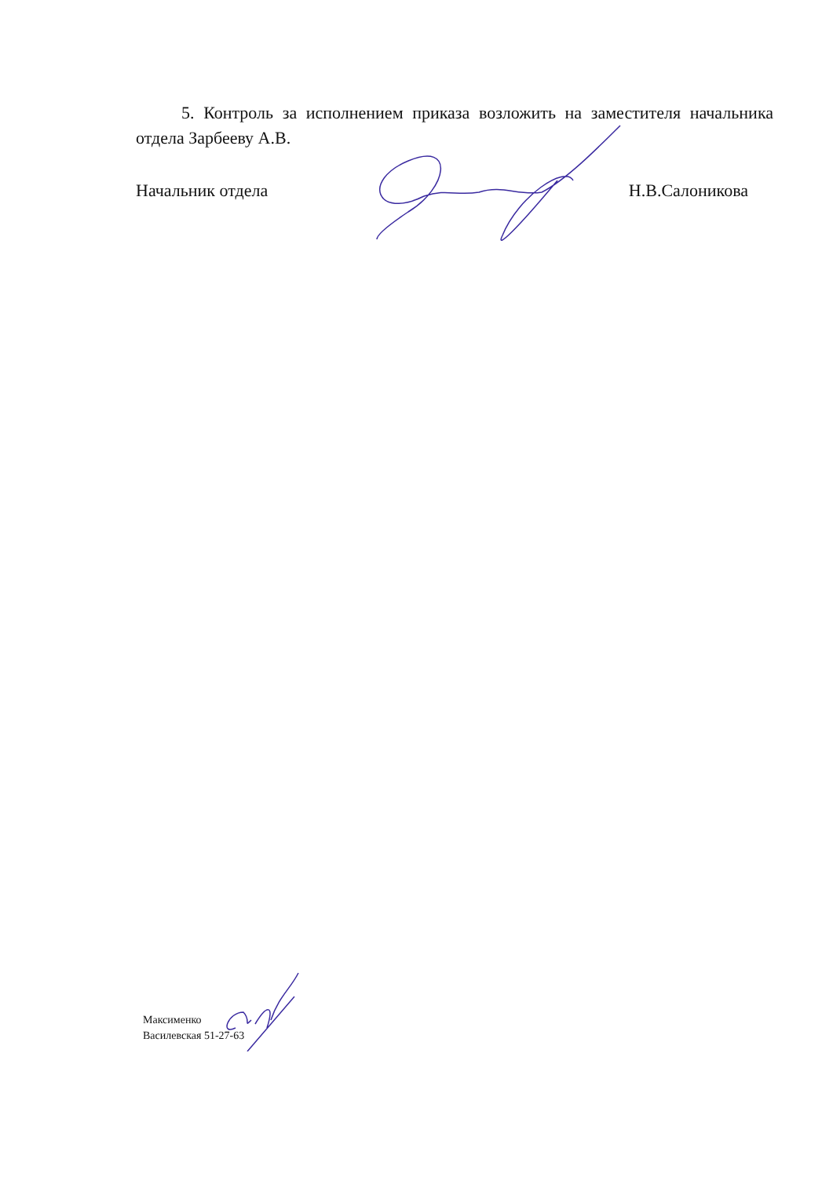5. Контроль за исполнением приказа возложить на заместителя начальника отдела Зарбееву А.В.
Начальник отдела Н.В.Салоникова
Максименко
Василевская 51-27-63